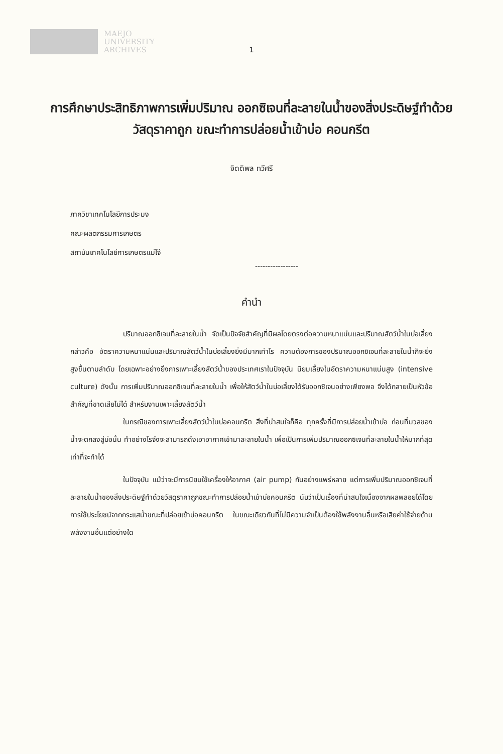MAEJO
UNIVERSITY
ARCHIVES
1
การศึกษาประสิทธิภาพการเพิ่มปริมาณ ออกซิเจนที่ละลายในน้ำของสิ่งประดิษฐ์ทำด้วย วัสดุราคาถูก ขณะทำการปล่อยน้ำเข้าบ่อ คอนกรีต
จิตติพล ทวีศรี
ภาควิชาเทคโนโลยีการประมง
คณะผลิตกรรมการเกษตร
สถาบันเทคโนโลยีการเกษตรแม่โจ้
-----------------
คำนำ
ปริมาณออกซิเจนที่ละลายในน้ำ จัดเป็นปัจจัยสำคัญที่มีผลโดยตรงต่อความหนาแน่นและปริมาณสัตว์น้ำในบ่อเลี้ยง กล่าวคือ อัตราความหนาแน่นและปริมาณสัตว์น้ำในบ่อเลี้ยงยิ่งมีมากเท่าไร ความต้องการของปริมาณออกซิเจนที่ละลายในน้ำก็จะยิ่งสูงขึ้นตามลำดับ โดยเฉพาะอย่างยิ่งการเพาะเลี้ยงสัตว์น้ำของประเทศเราในปัจจุบัน นิยมเลี้ยงในอัตราความหนาแน่นสูง (intensive culture) ดังนั้น การเพิ่มปริมาณออกซิเจนที่ละลายในน้ำ เพื่อให้สัตว์น้ำในบ่อเลี้ยงได้รับออกซิเจนอย่างเพียงพอ จึงได้กลายเป็นหัวข้อสำคัญที่ขาดเสียไม่ได้ สำหรับงานเพาะเลี้ยงสัตว์น้ำ
ในกรณีของการเพาะเลี้ยงสัตว์น้ำในบ่อคอนกรีต สิ่งที่น่าสนใจก็คือ ทุกครั้งที่มีการปล่อยน้ำเข้าบ่อ ก่อนที่มวลของน้ำจะตกลงสู่บ่อนั้น ทำอย่างไรจึงจะสามารถดึงเอาอากาศเข้ามาละลายในน้ำ เพื่อเป็นการเพิ่มปริมาณออกซิเจนที่ละลายในน้ำให้มากที่สุดเท่าที่จะทำได้
ในปัจจุบัน แม้ว่าจะมีการนิยมใช้เครื่องให้อากาศ (air pump) กันอย่างแพร่หลาย แต่การเพิ่มปริมาณออกซิเจนที่ละลายในน้ำของสิ่งประดิษฐ์ทำด้วยวัสดุราคาถูกขณะทำการปล่อยน้ำเข้าบ่อคอนกรีต นับว่าเป็นเรื่องที่น่าสนใจเนื่องจากผลพลอยได้โดยการใช้ประโยชน์จากกระแสน้ำขณะที่ปล่อยเข้าบ่อคอนกรีต ในขณะเดียวกันที่ไม่มีความจำเป็นต้องใช้พลังงานอื่นหรือเสียค่าใช้จ่ายด้านพลังงานอื่นแต่อย่างใด